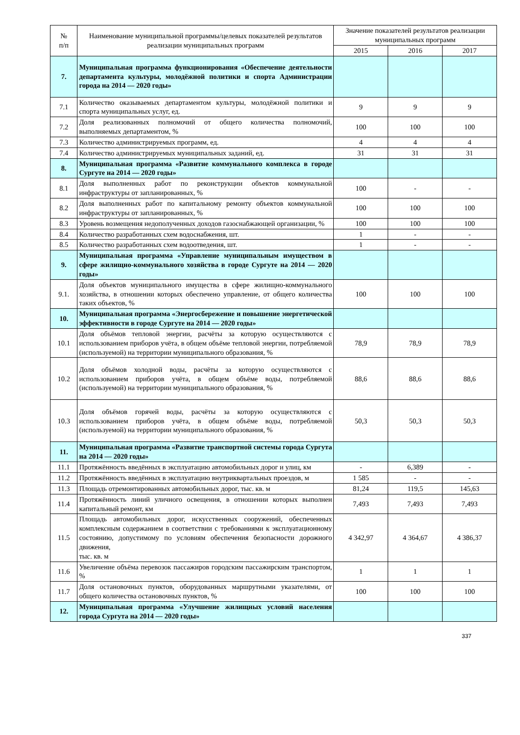| № п/п | Наименование муниципальной программы/целевых показателей результатов реализации муниципальных программ | Значение показателей результатов реализации муниципальных программ | | |
| --- | --- | --- | --- | --- |
| | | 2015 | 2016 | 2017 |
| 7. | Муниципальная программа функционирования «Обеспечение деятельности департамента культуры, молодёжной политики и спорта Администрации города на 2014 — 2020 годы» | | | |
| 7.1 | Количество оказываемых департаментом культуры, молодёжной политики и спорта муниципальных услуг, ед. | 9 | 9 | 9 |
| 7.2 | Доля реализованных полномочий от общего количества полномочий, выполняемых департаментом, % | 100 | 100 | 100 |
| 7.3 | Количество администрируемых программ, ед. | 4 | 4 | 4 |
| 7.4 | Количество администрируемых муниципальных заданий, ед. | 31 | 31 | 31 |
| 8. | Муниципальная программа «Развитие коммунального комплекса в городе Сургуте на 2014 — 2020 годы» | | | |
| 8.1 | Доля выполненных работ по реконструкции объектов коммунальной инфраструктуры от запланированных, % | 100 | - | - |
| 8.2 | Доля выполненных работ по капитальному ремонту объектов коммунальной инфраструктуры от запланированных, % | 100 | 100 | 100 |
| 8.3 | Уровень возмещения недополученных доходов газоснабжающей организации, % | 100 | 100 | 100 |
| 8.4 | Количество разработанных схем водоснабжения, шт. | 1 | - | - |
| 8.5 | Количество разработанных схем водоотведения, шт. | 1 | - | - |
| 9. | Муниципальная программа «Управление муниципальным имуществом в сфере жилищно-коммунального хозяйства в городе Сургуте на 2014 — 2020 годы» | | | |
| 9.1. | Доля объектов муниципального имущества в сфере жилищно-коммунального хозяйства, в отношении которых обеспечено управление, от общего количества таких объектов, % | 100 | 100 | 100 |
| 10. | Муниципальная программа «Энергосбережение и повышение энергетической эффективности в городе Сургуте на 2014 — 2020 годы» | | | |
| 10.1 | Доля объёмов тепловой энергии, расчёты за которую осуществляются с использованием приборов учёта, в общем объёме тепловой энергии, потребляемой (используемой) на территории муниципального образования, % | 78,9 | 78,9 | 78,9 |
| 10.2 | Доля объёмов холодной воды, расчёты за которую осуществляются с использованием приборов учёта, в общем объёме воды, потребляемой (используемой) на территории муниципального образования, % | 88,6 | 88,6 | 88,6 |
| 10.3 | Доля объёмов горячей воды, расчёты за которую осуществляются с использованием приборов учёта, в общем объёме воды, потребляемой (используемой) на территории муниципального образования, % | 50,3 | 50,3 | 50,3 |
| 11. | Муниципальная программа «Развитие транспортной системы города Сургута на 2014 — 2020 годы» | | | |
| 11.1 | Протяжённость введённых в эксплуатацию автомобильных дорог и улиц, км | - | 6,389 | - |
| 11.2 | Протяжённость введённых в эксплуатацию внутриквартальных проездов, м | 1 585 | - | - |
| 11.3 | Площадь отремонтированных автомобильных дорог, тыс. кв. м | 81,24 | 119,5 | 145,63 |
| 11.4 | Протяжённость линий уличного освещения, в отношении которых выполнен капитальный ремонт, км | 7,493 | 7,493 | 7,493 |
| 11.5 | Площадь автомобильных дорог, искусственных сооружений, обеспеченных комплексным содержанием в соответствии с требованиями к эксплуатационному состоянию, допустимому по условиям обеспечения безопасности дорожного движения, тыс. кв. м | 4 342,97 | 4 364,67 | 4 386,37 |
| 11.6 | Увеличение объёма перевозок пассажиров городским пассажирским транспортом, % | 1 | 1 | 1 |
| 11.7 | Доля остановочных пунктов, оборудованных маршрутными указателями, от общего количества остановочных пунктов, % | 100 | 100 | 100 |
| 12. | Муниципальная программа «Улучшение жилищных условий населения города Сургута на 2014 — 2020 годы» | | | |
337